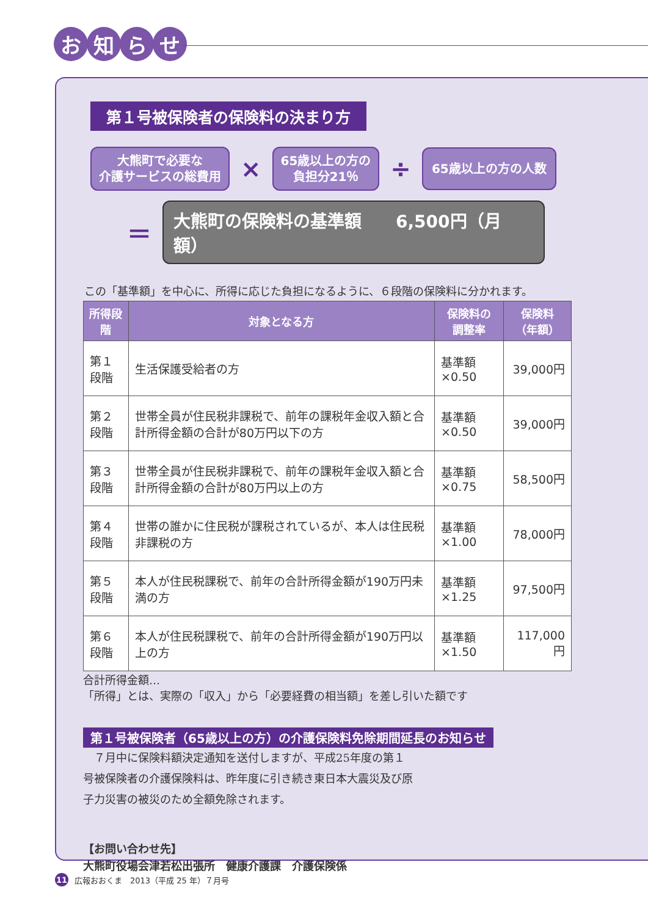お知らせ
第１号被保険者の保険料の決まり方
大熊町で必要な
介護サービスの総費用
×
65歳以上の方の
負担分21％
÷
65歳以上の方の人数
＝
大熊町の保険料の基準額　　6,500円（月額）
この「基準額」を中心に、所得に応じた負担になるように、６段階の保険料に分かれます。
| 所得段階 | 対象となる方 | 保険料の 調整率 | 保険料 （年額） |
| --- | --- | --- | --- |
| 第１段階 | 生活保護受給者の方 | 基準額×0.50 | 39,000円 |
| 第２段階 | 世帯全員が住民税非課税で、前年の課税年金収入額と合計所得金額の合計が80万円以下の方 | 基準額×0.50 | 39,000円 |
| 第３段階 | 世帯全員が住民税非課税で、前年の課税年金収入額と合計所得金額の合計が80万円以上の方 | 基準額×0.75 | 58,500円 |
| 第４段階 | 世帯の誰かに住民税が課税されているが、本人は住民税非課税の方 | 基準額×1.00 | 78,000円 |
| 第５段階 | 本人が住民税課税で、前年の合計所得金額が190万円未満の方 | 基準額×1.25 | 97,500円 |
| 第６段階 | 本人が住民税課税で、前年の合計所得金額が190万円以上の方 | 基準額×1.50 | 117,000円 |
合計所得金額…
「所得」とは、実際の「収入」から「必要経費の相当額」を差し引いた額です
第１号被保険者（65歳以上の方）の介護保険料免除期間延長のお知らせ
　７月中に保険料額決定通知を送付しますが、平成25年度の第１号被保険者の介護保険料は、昨年度に引き続き東日本大震災及び原子力災害の被災のため全額免除されます。
【お問い合わせ先】
大熊町役場会津若松出張所　健康介護課　介護保険係
11 広報おおくま　2013（平成 25 年）７月号